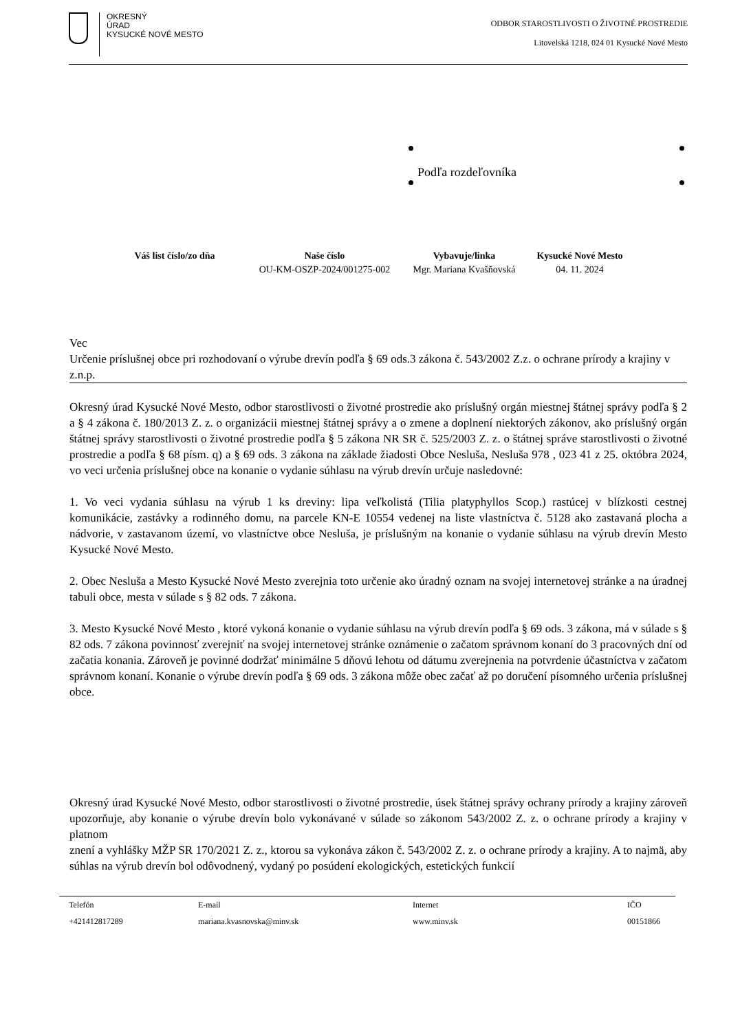OKRESNÝ
ÚRAD
KYSUCKÉ NOVÉ MESTO
ODBOR STAROSTLIVOSTI O ŽIVOTNÉ PROSTREDIE
Litovelská 1218, 024 01 Kysucké Nové Mesto
Podľa rozdeľovníka
| Váš list číslo/zo dňa | Naše číslo | Vybavuje/linka | Kysucké Nové Mesto |
| --- | --- | --- | --- |
| | OU-KM-OSZP-2024/001275-002 | Mgr. Mariana Kvašňovská | 04. 11. 2024 |
Vec
Určenie príslušnej obce pri rozhodovaní o výrube drevín podľa § 69 ods.3 zákona č. 543/2002 Z.z. o ochrane prírody a krajiny v z.n.p.
Okresný úrad Kysucké Nové Mesto, odbor starostlivosti o životné prostredie ako príslušný orgán miestnej štátnej správy podľa § 2 a § 4 zákona č. 180/2013 Z. z. o organizácii miestnej štátnej správy a o zmene a doplnení niektorých zákonov, ako príslušný orgán štátnej správy starostlivosti o životné prostredie podľa § 5 zákona NR SR č. 525/2003 Z. z. o štátnej správe starostlivosti o životné prostredie a podľa § 68 písm. q) a § 69 ods. 3 zákona na základe žiadosti Obce Nesluša, Nesluša 978 , 023 41 z 25. októbra 2024, vo veci určenia príslušnej obce na konanie o vydanie súhlasu na výrub drevín určuje nasledovné:
1. Vo veci vydania súhlasu na výrub 1 ks dreviny: lipa veľkolistá (Tilia platyphyllos Scop.) rastúcej v blízkosti cestnej komunikácie, zastávky a rodinného domu, na parcele KN-E 10554 vedenej na liste vlastníctva č. 5128 ako zastavaná plocha a nádvorie, v zastavanom území, vo vlastníctve obce Nesluša, je príslušným na konanie o vydanie súhlasu na výrub drevín Mesto Kysucké Nové Mesto.
2. Obec Nesluša a Mesto Kysucké Nové Mesto zverejnia toto určenie ako úradný oznam na svojej internetovej stránke a na úradnej tabuli obce, mesta v súlade s § 82 ods. 7 zákona.
3. Mesto Kysucké Nové Mesto , ktoré vykoná konanie o vydanie súhlasu na výrub drevín podľa § 69 ods. 3 zákona, má v súlade s § 82 ods. 7 zákona povinnosť zverejniť na svojej internetovej stránke oznámenie o začatom správnom konaní do 3 pracovných dní od začatia konania. Zároveň je povinné dodržať minimálne 5 dňovú lehotu od dátumu zverejnenia na potvrdenie účastníctva v začatom správnom konaní. Konanie o výrube drevín podľa § 69 ods. 3 zákona môže obec začať až po doručení písomného určenia príslušnej obce.
Okresný úrad Kysucké Nové Mesto, odbor starostlivosti o životné prostredie, úsek štátnej správy ochrany prírody a krajiny zároveň upozorňuje, aby konanie o výrube drevín bolo vykonávané v súlade so zákonom 543/2002 Z. z. o ochrane prírody a krajiny v platnom
znení a vyhlášky MŽP SR 170/2021 Z. z., ktorou sa vykonáva zákon č. 543/2002 Z. z. o ochrane prírody a krajiny. A to najmä, aby súhlas na výrub drevín bol odôvodnený, vydaný po posúdení ekologických, estetických funkcií
| Telefón | E-mail | Internet | IČO |
| +421412817289 | mariana.kvasnovska@minv.sk | www.minv.sk | 00151866 |